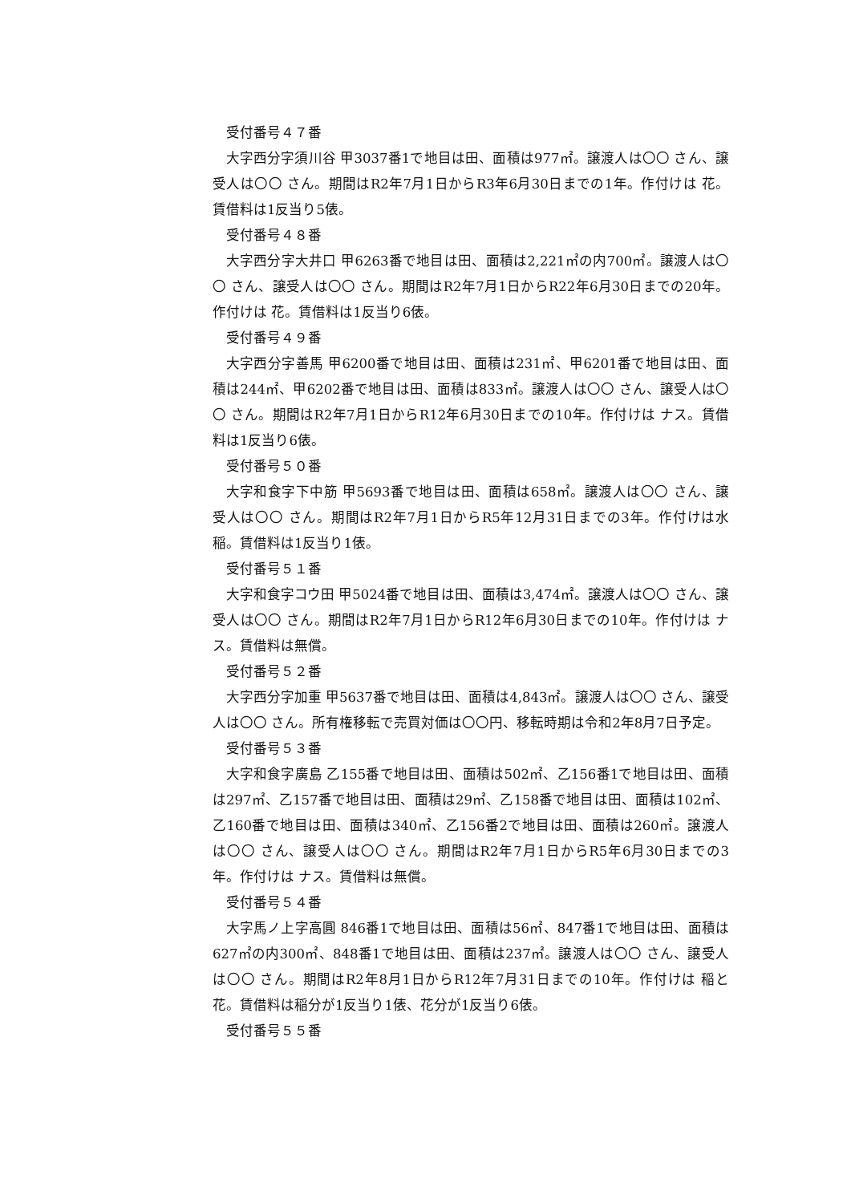受付番号４７番
大字西分字須川谷 甲3037番1で地目は田、面積は977㎡。譲渡人は〇〇 さん、譲受人は〇〇 さん。期間はR2年7月1日からR3年6月30日までの1年。作付けは 花。賃借料は1反当り5俵。
受付番号４８番
大字西分字大井口 甲6263番で地目は田、面積は2,221㎡の内700㎡。譲渡人は〇〇 さん、譲受人は〇〇 さん。期間はR2年7月1日からR22年6月30日までの20年。作付けは 花。賃借料は1反当り6俵。
受付番号４９番
大字西分字善馬 甲6200番で地目は田、面積は231㎡、甲6201番で地目は田、面積は244㎡、甲6202番で地目は田、面積は833㎡。譲渡人は〇〇 さん、譲受人は〇〇 さん。期間はR2年7月1日からR12年6月30日までの10年。作付けは ナス。賃借料は1反当り6俵。
受付番号５０番
大字和食字下中筋 甲5693番で地目は田、面積は658㎡。譲渡人は〇〇 さん、譲受人は〇〇 さん。期間はR2年7月1日からR5年12月31日までの3年。作付けは水稲。賃借料は1反当り1俵。
受付番号５１番
大字和食字コウ田 甲5024番で地目は田、面積は3,474㎡。譲渡人は〇〇 さん、譲受人は〇〇 さん。期間はR2年7月1日からR12年6月30日までの10年。作付けは ナス。賃借料は無償。
受付番号５２番
大字西分字加重 甲5637番で地目は田、面積は4,843㎡。譲渡人は〇〇 さん、譲受人は〇〇 さん。所有権移転で売買対価は〇〇円、移転時期は令和2年8月7日予定。
受付番号５３番
大字和食字廣島 乙155番で地目は田、面積は502㎡、乙156番1で地目は田、面積は297㎡、乙157番で地目は田、面積は29㎡、乙158番で地目は田、面積は102㎡、乙160番で地目は田、面積は340㎡、乙156番2で地目は田、面積は260㎡。譲渡人は〇〇 さん、譲受人は〇〇 さん。期間はR2年7月1日からR5年6月30日までの3年。作付けは ナス。賃借料は無償。
受付番号５４番
大字馬ノ上字高圓 846番1で地目は田、面積は56㎡、847番1で地目は田、面積は627㎡の内300㎡、848番1で地目は田、面積は237㎡。譲渡人は〇〇 さん、譲受人は〇〇 さん。期間はR2年8月1日からR12年7月31日までの10年。作付けは 稲と花。賃借料は稲分が1反当り1俵、花分が1反当り6俵。
受付番号５５番